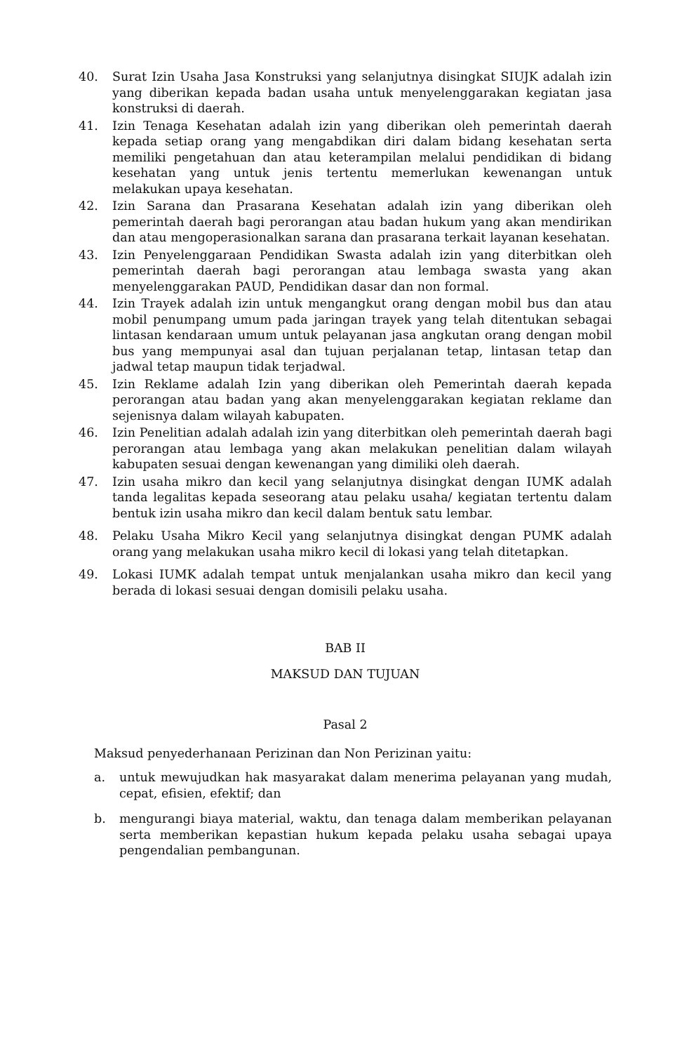40. Surat Izin Usaha Jasa Konstruksi yang selanjutnya disingkat SIUJK adalah izin yang diberikan kepada badan usaha untuk menyelenggarakan kegiatan jasa konstruksi di daerah.
41. Izin Tenaga Kesehatan adalah izin yang diberikan oleh pemerintah daerah kepada setiap orang yang mengabdikan diri dalam bidang kesehatan serta memiliki pengetahuan dan atau keterampilan melalui pendidikan di bidang kesehatan yang untuk jenis tertentu memerlukan kewenangan untuk melakukan upaya kesehatan.
42. Izin Sarana dan Prasarana Kesehatan adalah izin yang diberikan oleh pemerintah daerah bagi perorangan atau badan hukum yang akan mendirikan dan atau mengoperasionalkan sarana dan prasarana terkait layanan kesehatan.
43. Izin Penyelenggaraan Pendidikan Swasta adalah izin yang diterbitkan oleh pemerintah daerah bagi perorangan atau lembaga swasta yang akan menyelenggarakan PAUD, Pendidikan dasar dan non formal.
44. Izin Trayek adalah izin untuk mengangkut orang dengan mobil bus dan atau mobil penumpang umum pada jaringan trayek yang telah ditentukan sebagai lintasan kendaraan umum untuk pelayanan jasa angkutan orang dengan mobil bus yang mempunyai asal dan tujuan perjalanan tetap, lintasan tetap dan jadwal tetap maupun tidak terjadwal.
45. Izin Reklame adalah Izin yang diberikan oleh Pemerintah daerah kepada perorangan atau badan yang akan menyelenggarakan kegiatan reklame dan sejenisnya dalam wilayah kabupaten.
46. Izin Penelitian adalah adalah izin yang diterbitkan oleh pemerintah daerah bagi perorangan atau lembaga yang akan melakukan penelitian dalam wilayah kabupaten sesuai dengan kewenangan yang dimiliki oleh daerah.
47. Izin usaha mikro dan kecil yang selanjutnya disingkat dengan IUMK adalah tanda legalitas kepada seseorang atau pelaku usaha/ kegiatan tertentu dalam bentuk izin usaha mikro dan kecil dalam bentuk satu lembar.
48. Pelaku Usaha Mikro Kecil yang selanjutnya disingkat dengan PUMK adalah orang yang melakukan usaha mikro kecil di lokasi yang telah ditetapkan.
49. Lokasi IUMK adalah tempat untuk menjalankan usaha mikro dan kecil yang berada di lokasi sesuai dengan domisili pelaku usaha.
BAB II
MAKSUD DAN TUJUAN
Pasal 2
Maksud penyederhanaan Perizinan dan Non Perizinan yaitu:
a. untuk mewujudkan hak masyarakat dalam menerima pelayanan yang mudah, cepat, efisien, efektif; dan
b. mengurangi biaya material, waktu, dan tenaga dalam memberikan pelayanan serta memberikan kepastian hukum kepada pelaku usaha sebagai upaya pengendalian pembangunan.